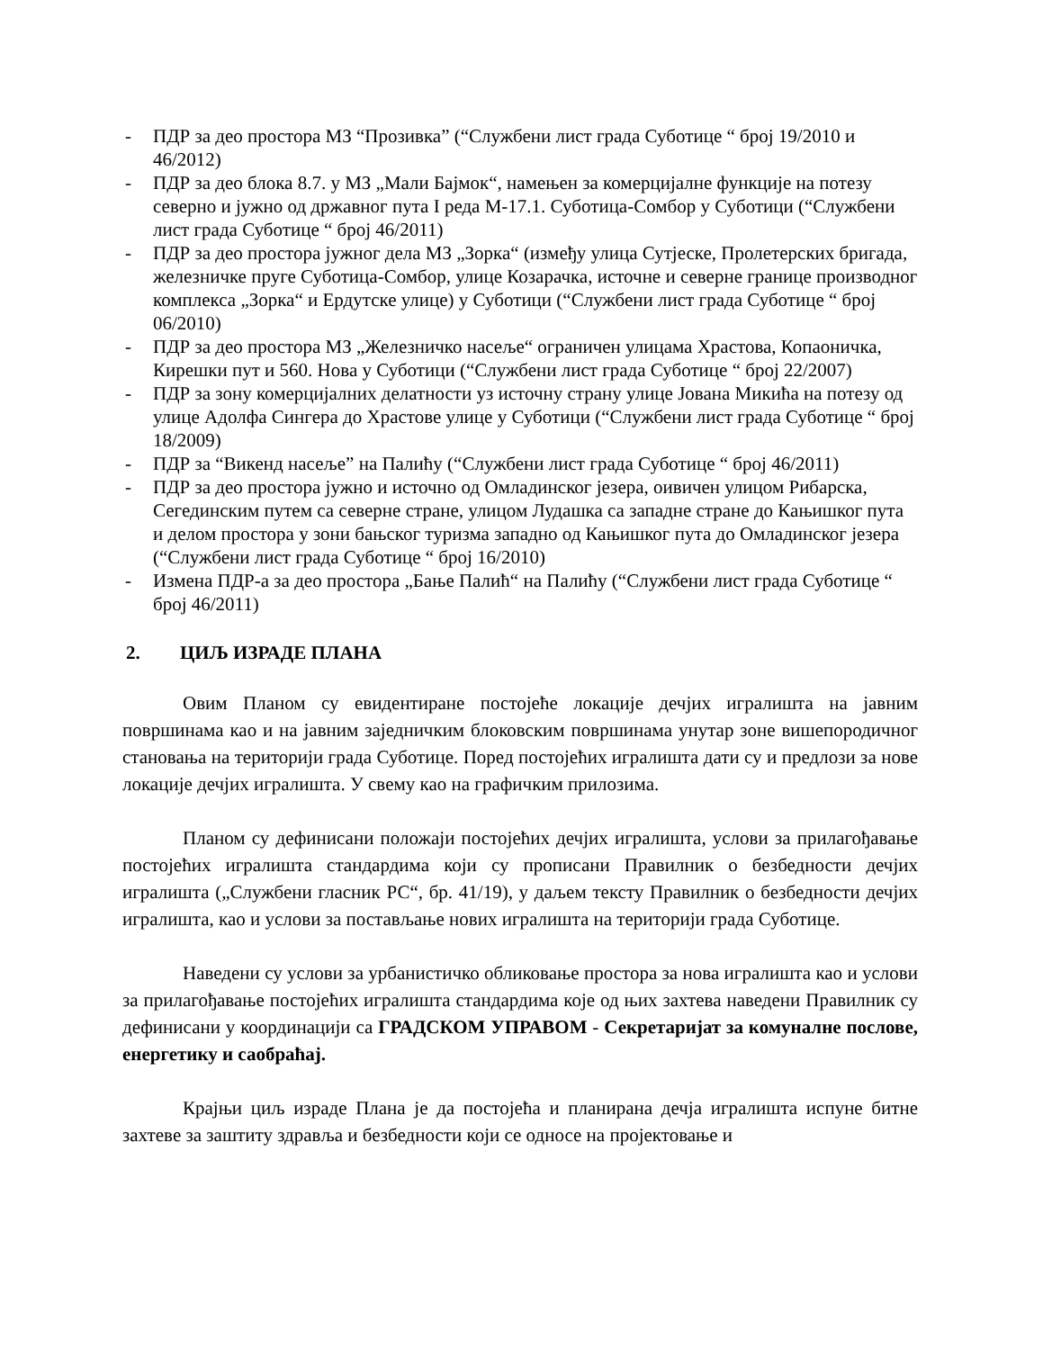- ПДР за део простора МЗ “Прозивка” (“Службени лист града Суботице “ број 19/2010 и 46/2012)
- ПДР за део блока 8.7. у МЗ „Мали Бајмок“, намењен за комерцијалне функције на потезу северно и јужно од државног пута I реда М-17.1. Суботица-Сомбор у Суботици (“Службени лист града Суботице “ број 46/2011)
- ПДР за део простора јужног дела МЗ „Зорка“ (између улица Сутјеске, Пролетерских бригада, железничке пруге Суботица-Сомбор, улице Козарачка, источне и северне границе производног комплекса „Зорка“ и Ердутске улице) у Суботици (“Службени лист града Суботице “ број 06/2010)
- ПДР за део простора МЗ „Железничко насеље“ ограничен улицама Храстова, Копаоничка, Кирешки пут и 560. Нова у Суботици (“Службени лист града Суботице “ број 22/2007)
- ПДР за зону комерцијалних делатности уз источну страну улице Јована Микића на потезу од улице Адолфа Сингера до Храстове улице у Суботици (“Службени лист града Суботице “ број 18/2009)
- ПДР за “Викенд насеље” на Палићу (“Службени лист града Суботице “ број 46/2011)
- ПДР за део простора јужно и источно од Омладинског језера, оивичен улицом Рибарска, Сегединским путем са северне стране, улицом Лудашка са западне стране до Кањишког пута и делом простора у зони бањског туризма западно од Кањишког пута до Омладинског језера (“Службени лист града Суботице “ број 16/2010)
- Измена ПДР-а за део простора „Бање Палић“ на Палићу (“Службени лист града Суботице “ број 46/2011)
2. ЦИЉ ИЗРАДЕ ПЛАНА
Овим Планом су евидентиране постојеће локације дечјих игралишта на јавним површинама као и на јавним заједничким блоковским површинама унутар зоне вишепородичног становања на територији града Суботице. Поред постојећих игралишта дати су и предлози за нове локације дечјих игралишта. У свему као на графичким прилозима.
Планом су дефинисани положаји постојећих дечјих игралишта, услови за прилагођавање постојећих игралишта стандардима који су прописани Правилник о безбедности дечјих игралишта („Службени гласник РС“, бр. 41/19), у даљем тексту Правилник о безбедности дечјих игралишта, као и услови за постављање нових игралишта на територији града Суботице.
Наведени су услови за урбанистичко обликовање простора за нова игралишта као и услови за прилагођавање постојећих игралишта стандардима које од њих захтева наведени Правилник су дефинисани у координацији са ГРАДСКОМ УПРАВОМ - Секретаријат за комуналне послове, енергетику и саобраћај.
Крајњи циљ израде Плана је да постојећа и планирана дечја игралишта испуне битне захтеве за заштиту здравља и безбедности који се односе на пројектовање и